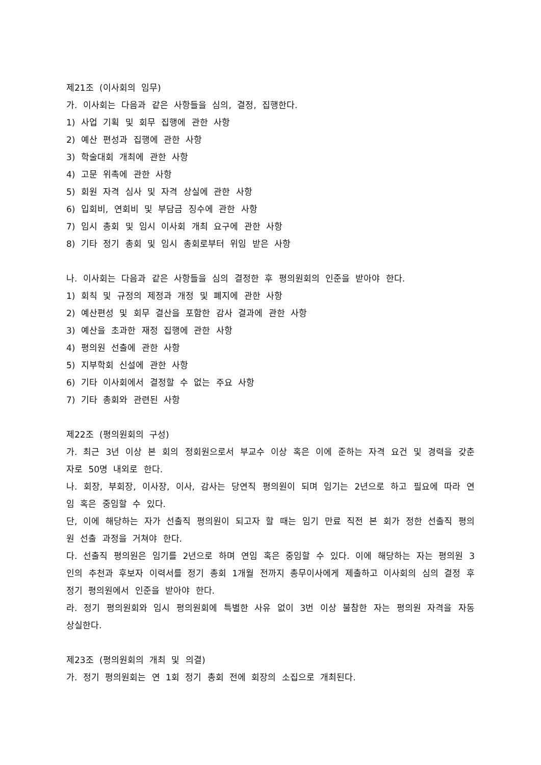제21조 (이사회의 임무)
가. 이사회는 다음과 같은 사항들을 심의, 결정, 집행한다.
1) 사업 기획 및 회무 집행에 관한 사항
2) 예산 편성과 집행에 관한 사항
3) 학술대회 개최에 관한 사항
4) 고문 위촉에 관한 사항
5) 회원 자격 심사 및 자격 상실에 관한 사항
6) 입회비, 연회비 및 부담금 징수에 관한 사항
7) 임시 총회 및 임시 이사회 개최 요구에 관한 사항
8) 기타 정기 총회 및 임시 총회로부터 위임 받은 사항
나. 이사회는 다음과 같은 사항들을 심의 결정한 후 평의원회의 인준을 받아야 한다.
1) 회칙 및 규정의 제정과 개정 및 폐지에 관한 사항
2) 예산편성 및 회무 결산을 포함한 감사 결과에 관한 사항
3) 예산을 초과한 재정 집행에 관한 사항
4) 평의원 선출에 관한 사항
5) 지부학회 신설에 관한 사항
6) 기타 이사회에서 결정할 수 없는 주요 사항
7) 기타 총회와 관련된 사항
제22조 (평의원회의 구성)
가. 최근 3년 이상 본 회의 정회원으로서 부교수 이상 혹은 이에 준하는 자격 요건 및 경력을 갖춘 자로 50명 내외로 한다.
나. 회장, 부회장, 이사장, 이사, 감사는 당연직 평의원이 되며 임기는 2년으로 하고 필요에 따라 연임 혹은 중임할 수 있다.
단, 이에 해당하는 자가 선출직 평의원이 되고자 할 때는 임기 만료 직전 본 회가 정한 선출직 평의원 선출 과정을 거쳐야 한다.
다. 선출직 평의원은 임기를 2년으로 하며 연임 혹은 중임할 수 있다. 이에 해당하는 자는 평의원 3인의 추천과 후보자 이력서를 정기 총회 1개월 전까지 총무이사에게 제출하고 이사회의 심의 결정 후 정기 평의원에서 인준을 받아야 한다.
라. 정기 평의원회와 임시 평의원회에 특별한 사유 없이 3번 이상 불참한 자는 평의원 자격을 자동 상실한다.
제23조 (평의원회의 개최 및 의결)
가. 정기 평의원회는 연 1회 정기 총회 전에 회장의 소집으로 개최된다.